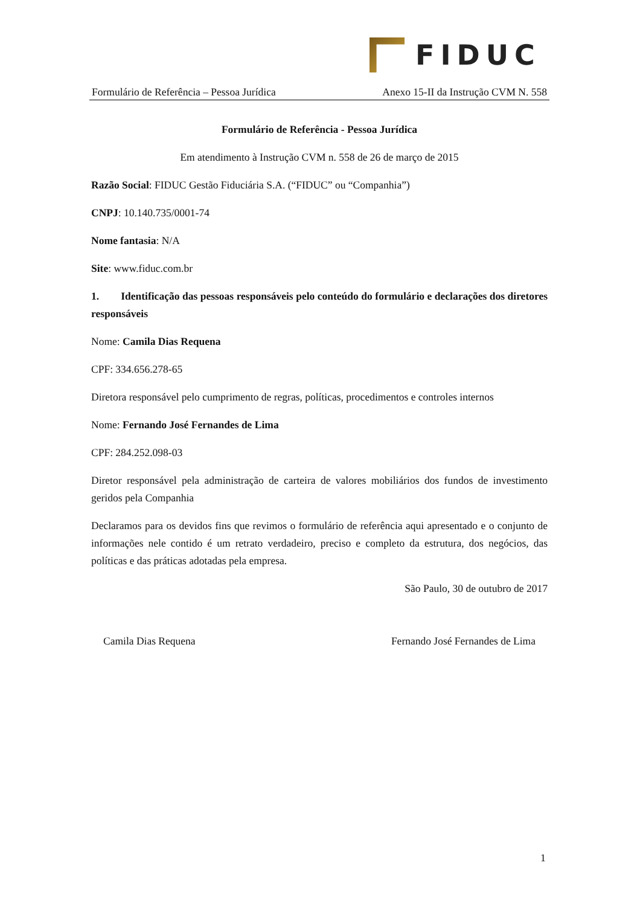FIDUC
Formulário de Referência – Pessoa Jurídica Anexo 15-II da Instrução CVM N. 558
Formulário de Referência - Pessoa Jurídica
Em atendimento à Instrução CVM n. 558 de 26 de março de 2015
Razão Social: FIDUC Gestão Fiduciária S.A. (“FIDUC” ou “Companhia”)
CNPJ: 10.140.735/0001-74
Nome fantasia: N/A
Site: www.fiduc.com.br
1. Identificação das pessoas responsáveis pelo conteúdo do formulário e declarações dos diretores responsáveis
Nome: Camila Dias Requena
CPF: 334.656.278-65
Diretora responsável pelo cumprimento de regras, políticas, procedimentos e controles internos
Nome: Fernando José Fernandes de Lima
CPF: 284.252.098-03
Diretor responsável pela administração de carteira de valores mobiliários dos fundos de investimento geridos pela Companhia
Declaramos para os devidos fins que revimos o formulário de referência aqui apresentado e o conjunto de informações nele contido é um retrato verdadeiro, preciso e completo da estrutura, dos negócios, das políticas e das práticas adotadas pela empresa.
São Paulo, 30 de outubro de 2017
Camila Dias Requena Fernando José Fernandes de Lima
1